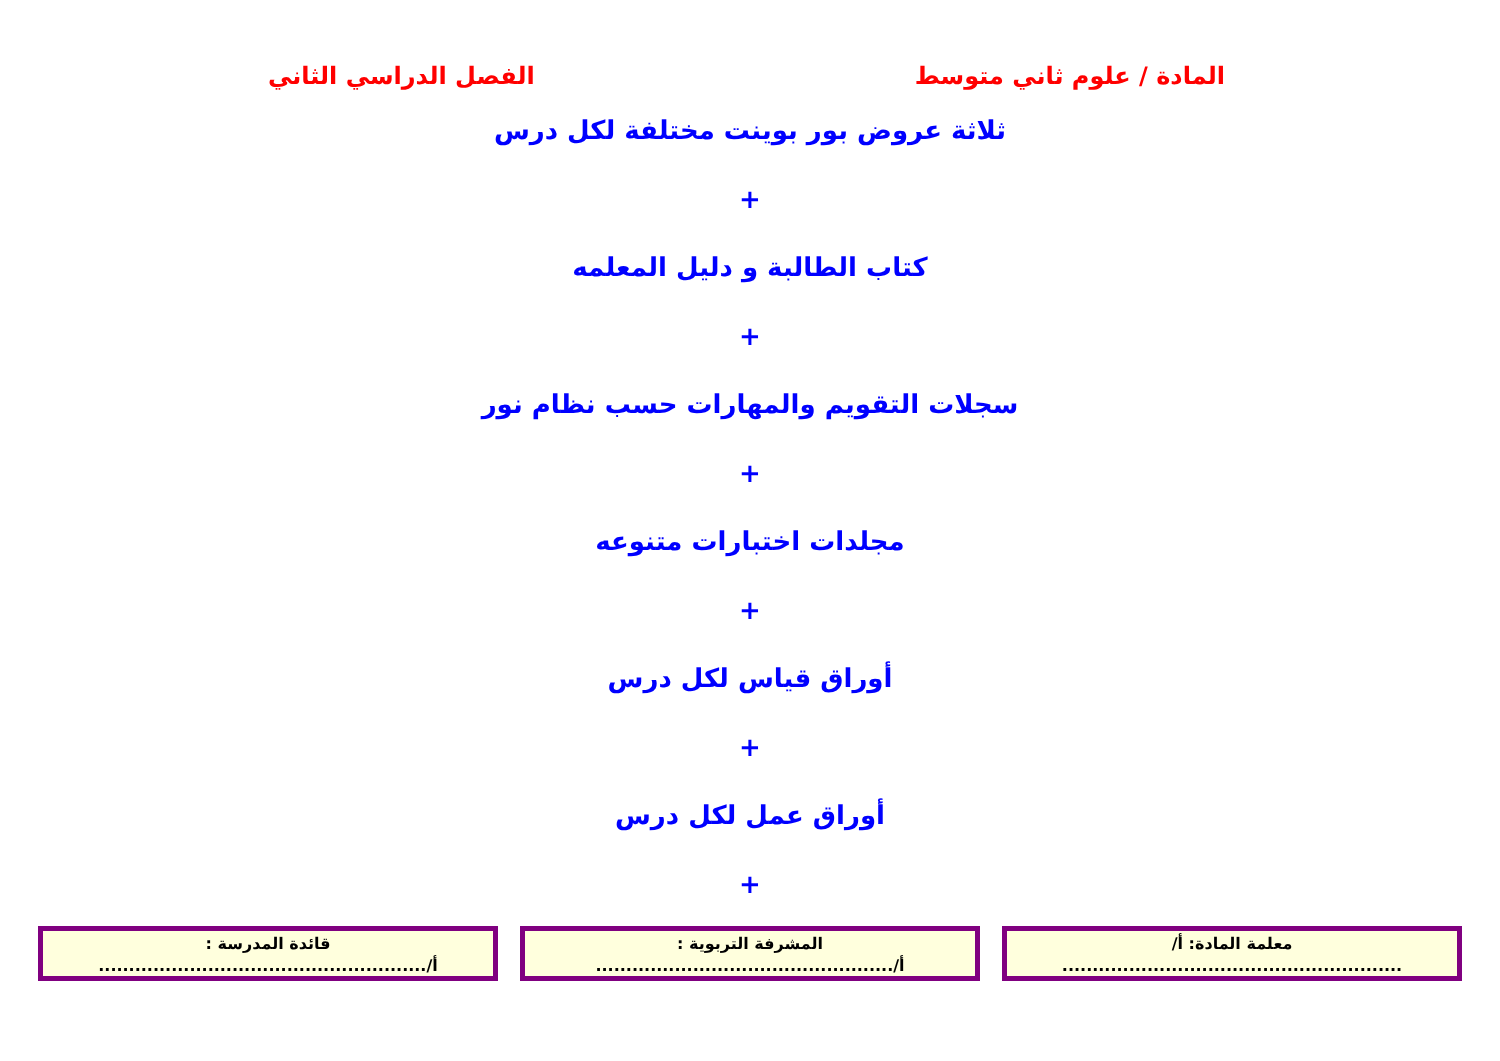المادة / علوم ثاني متوسط الفصل الدراسي الثاني
ثلاثة عروض بور بوينت مختلفة لكل درس
+
كتاب الطالبة و دليل المعلمه
+
سجلات التقويم والمهارات حسب نظام نور
+
مجلدات اختبارات متنوعه
+
أوراق قياس لكل درس
+
أوراق عمل لكل درس
+
معلمة المادة: أ/
........................................................
المشرفة التربوية :
أ/.................................................
قائدة المدرسة :
أ/......................................................